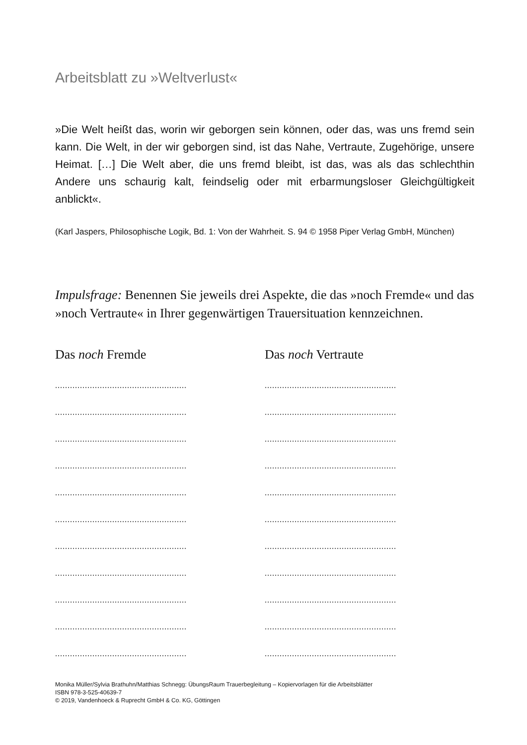Arbeitsblatt zu »Weltverlust«
»Die Welt heißt das, worin wir geborgen sein können, oder das, was uns fremd sein kann. Die Welt, in der wir geborgen sind, ist das Nahe, Vertraute, Zugehörige, unsere Heimat. […] Die Welt aber, die uns fremd bleibt, ist das, was als das schlechthin Andere uns schaurig kalt, feindselig oder mit erbarmungsloser Gleichgültigkeit anblickt«.
(Karl Jaspers, Philosophische Logik, Bd. 1: Von der Wahrheit. S. 94 © 1958 Piper Verlag GmbH, München)
Impulsfrage: Benennen Sie jeweils drei Aspekte, die das »noch Fremde« und das »noch Vertraute« in Ihrer gegenwärtigen Trauersituation kennzeichnen.
Das noch Fremde
.....................................................
.....................................................
.....................................................
.....................................................
.....................................................
.....................................................
.....................................................
.....................................................
.....................................................
.....................................................
.....................................................
Das noch Vertraute
.....................................................
.....................................................
.....................................................
.....................................................
.....................................................
.....................................................
.....................................................
.....................................................
.....................................................
.....................................................
.....................................................
Monika Müller/Sylvia Brathuhn/Matthias Schnegg: ÜbungsRaum Trauerbegleitung – Kopiervorlagen für die Arbeitsblätter
ISBN 978-3-525-40639-7
© 2019, Vandenhoeck & Ruprecht GmbH & Co. KG, Göttingen